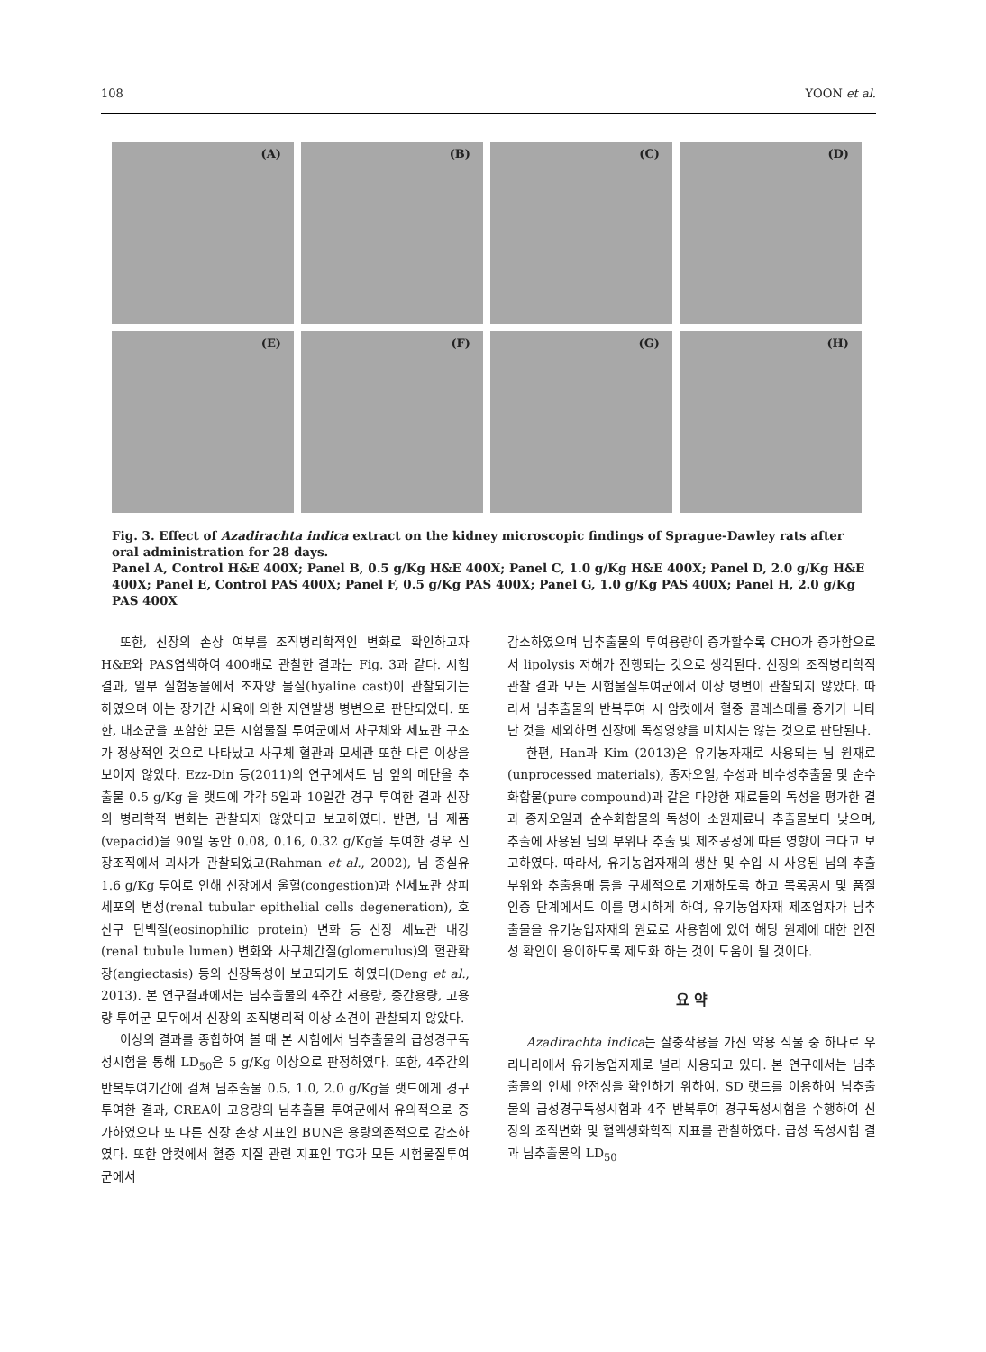108 YOON et al.
(A)
(B)
(C)
(D)
(E)
(F)
(G)
(H)
Fig. 3. Effect of Azadirachta indica extract on the kidney microscopic findings of Sprague-Dawley rats after oral administration for 28 days.
Panel A, Control H&E 400X; Panel B, 0.5 g/Kg H&E 400X; Panel C, 1.0 g/Kg H&E 400X; Panel D, 2.0 g/Kg H&E 400X; Panel E, Control PAS 400X; Panel F, 0.5 g/Kg PAS 400X; Panel G, 1.0 g/Kg PAS 400X; Panel H, 2.0 g/Kg PAS 400X
또한, 신장의 손상 여부를 조직병리학적인 변화로 확인하고자 H&E와 PAS염색하여 400배로 관찰한 결과는 Fig. 3과 같다. 시험결과, 일부 실험동물에서 초자양 물질(hyaline cast)이 관찰되기는 하였으며 이는 장기간 사육에 의한 자연발생 병변으로 판단되었다. 또한, 대조군을 포함한 모든 시험물질 투여군에서 사구체와 세뇨관 구조가 정상적인 것으로 나타났고 사구체 혈관과 모세관 또한 다른 이상을 보이지 않았다. Ezz-Din 등(2011)의 연구에서도 님 잎의 메탄올 추출물 0.5 g/Kg 을 랫드에 각각 5일과 10일간 경구 투여한 결과 신장의 병리학적 변화는 관찰되지 않았다고 보고하였다. 반면, 님 제품(vepacid)을 90일 동안 0.08, 0.16, 0.32 g/Kg을 투여한 경우 신장조직에서 괴사가 관찰되었고(Rahman et al., 2002), 님 종실유 1.6 g/Kg 투여로 인해 신장에서 울혈(congestion)과 신세뇨관 상피세포의 변성(renal tubular epithelial cells degeneration), 호산구 단백질(eosinophilic protein) 변화 등 신장 세뇨관 내강(renal tubule lumen) 변화와 사구체간질(glomerulus)의 혈관확장(angiectasis) 등의 신장독성이 보고되기도 하였다(Deng et al., 2013). 본 연구결과에서는 님추출물의 4주간 저용량, 중간용량, 고용량 투여군 모두에서 신장의 조직병리적 이상 소견이 관찰되지 않았다.
이상의 결과를 종합하여 볼 때 본 시험에서 님추출물의 급성경구독성시험을 통해 LD<sub>50</sub>은 5 g/Kg 이상으로 판정하였다. 또한, 4주간의 반복투여기간에 걸쳐 님추출물 0.5, 1.0, 2.0 g/Kg을 랫드에게 경구투여한 결과, CREA이 고용량의 님추출물 투여군에서 유의적으로 증가하였으나 또 다른 신장 손상 지표인 BUN은 용량의존적으로 감소하였다. 또한 암컷에서 혈중 지질 관련 지표인 TG가 모든 시험물질투여군에서
감소하였으며 님추출물의 투여용량이 증가할수록 CHO가 증가함으로서 lipolysis 저해가 진행되는 것으로 생각된다. 신장의 조직병리학적 관찰 결과 모든 시험물질투여군에서 이상 병변이 관찰되지 않았다. 따라서 님추출물의 반복투여 시 암컷에서 혈중 콜레스테롤 증가가 나타난 것을 제외하면 신장에 독성영향을 미치지는 않는 것으로 판단된다.
한편, Han과 Kim (2013)은 유기농자재로 사용되는 님 원재료(unprocessed materials), 종자오일, 수성과 비수성추출물 및 순수화합물(pure compound)과 같은 다양한 재료들의 독성을 평가한 결과 종자오일과 순수화합물의 독성이 소원재료나 추출물보다 낮으며, 추출에 사용된 님의 부위나 추출 및 제조공정에 따른 영향이 크다고 보고하였다. 따라서, 유기농업자재의 생산 및 수입 시 사용된 님의 추출부위와 추출용매 등을 구체적으로 기재하도록 하고 목록공시 및 품질인증 단계에서도 이를 명시하게 하여, 유기농업자재 제조업자가 님추출물을 유기농업자재의 원료로 사용함에 있어 해당 원제에 대한 안전성 확인이 용이하도록 제도화 하는 것이 도움이 될 것이다.
요 약
Azadirachta indica는 살충작용을 가진 약용 식물 중 하나로 우리나라에서 유기농업자재로 널리 사용되고 있다. 본 연구에서는 님추출물의 인체 안전성을 확인하기 위하여, SD 랫드를 이용하여 님추출물의 급성경구독성시험과 4주 반복투여 경구독성시험을 수행하여 신장의 조직변화 및 혈액생화학적 지표를 관찰하였다. 급성 독성시험 결과 님추출물의 LD<sub>50</sub>